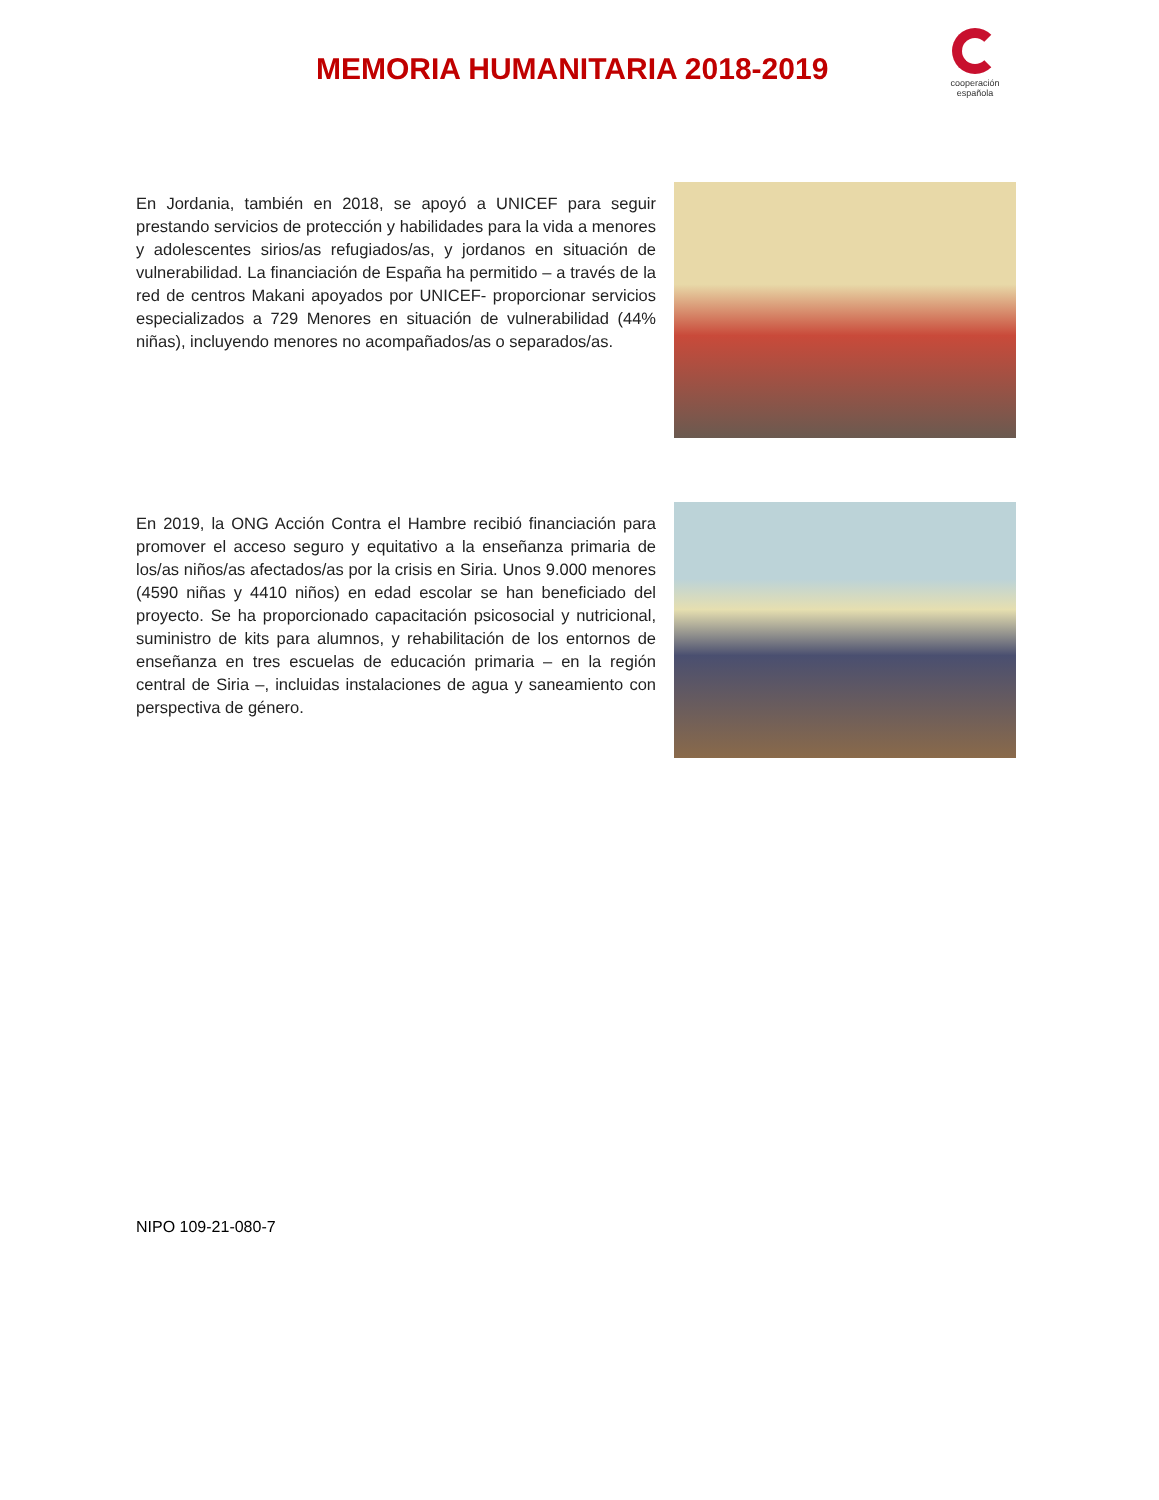MEMORIA HUMANITARIA 2018-2019
cooperación
española
En Jordania, también en 2018, se apoyó a UNICEF para seguir prestando servicios de protección y habilidades para la vida a menores y adolescentes sirios/as refugiados/as, y jordanos en situación de vulnerabilidad. La financiación de España ha permitido – a través de la red de centros Makani apoyados por UNICEF- proporcionar servicios especializados a 729 Menores en situación de vulnerabilidad (44% niñas), incluyendo menores no acompañados/as o separados/as.
En 2019, la ONG Acción Contra el Hambre recibió financiación para promover el acceso seguro y equitativo a la enseñanza primaria de los/as niños/as afectados/as por la crisis en Siria. Unos 9.000 menores (4590 niñas y 4410 niños) en edad escolar se han beneficiado del proyecto. Se ha proporcionado capacitación psicosocial y nutricional, suministro de kits para alumnos, y rehabilitación de los entornos de enseñanza en tres escuelas de educación primaria – en la región central de Siria –, incluidas instalaciones de agua y saneamiento con perspectiva de género.
NIPO 109-21-080-7